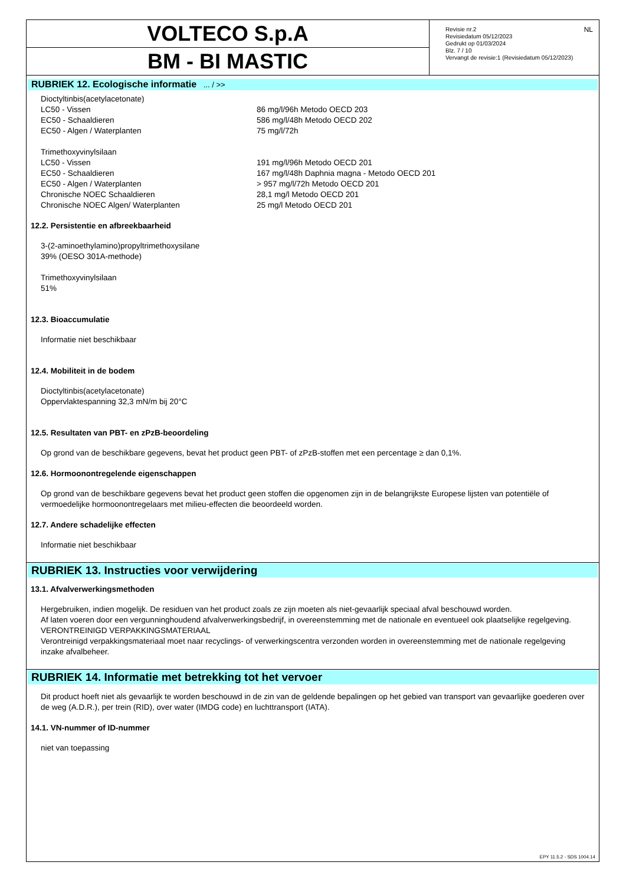VOLTECO S.p.A
BM - BI MASTIC
Revisie nr.2
Revisiedatum 05/12/2023
Gedrukt op 01/03/2024
Blz. 7 / 10
Vervangt de revisie:1 (Revisiedatum 05/12/2023)
NL
RUBRIEK 12. Ecologische informatie ... / >>
| Dioctyltinbis(acetylacetonate) | |
| LC50 - Vissen | 86 mg/l/96h Metodo OECD 203 |
| EC50 - Schaaldieren | 586 mg/l/48h Metodo OECD 202 |
| EC50 - Algen / Waterplanten | 75 mg/l/72h |
| Trimethoxyvinylsilaan | |
| LC50 - Vissen | 191 mg/l/96h Metodo OECD 201 |
| EC50 - Schaaldieren | 167 mg/l/48h Daphnia magna - Metodo OECD 201 |
| EC50 - Algen / Waterplanten | > 957 mg/l/72h Metodo OECD 201 |
| Chronische NOEC Schaaldieren | 28,1 mg/l Metodo OECD 201 |
| Chronische NOEC Algen/ Waterplanten | 25 mg/l Metodo OECD 201 |
12.2. Persistentie en afbreekbaarheid
3-(2-aminoethylamino)propyltrimethoxysilane
39% (OESO 301A-methode)
Trimethoxyvinylsilaan
51%
12.3. Bioaccumulatie
Informatie niet beschikbaar
12.4. Mobiliteit in de bodem
Dioctyltinbis(acetylacetonate)
Oppervlaktespanning 32,3 mN/m bij 20°C
12.5. Resultaten van PBT- en zPzB-beoordeling
Op grond van de beschikbare gegevens, bevat het product geen PBT- of zPzB-stoffen met een percentage ≥ dan 0,1%.
12.6. Hormoonontregelende eigenschappen
Op grond van de beschikbare gegevens bevat het product geen stoffen die opgenomen zijn in de belangrijkste Europese lijsten van potentiële of vermoedelijke hormoonontregelaars met milieu-effecten die beoordeeld worden.
12.7. Andere schadelijke effecten
Informatie niet beschikbaar
RUBRIEK 13. Instructies voor verwijdering
13.1. Afvalverwerkingsmethoden
Hergebruiken, indien mogelijk. De residuen van het product zoals ze zijn moeten als niet-gevaarlijk speciaal afval beschouwd worden.
Af laten voeren door een vergunninghoudend afvalverwerkingsbedrijf, in overeenstemming met de nationale en eventueel ook plaatselijke regelgeving.
VERONTREINIGD VERPAKKINGSMATERIAAL
Verontreinigd verpakkingsmateriaal moet naar recyclings- of verwerkingscentra verzonden worden in overeenstemming met de nationale regelgeving inzake afvalbeheer.
RUBRIEK 14. Informatie met betrekking tot het vervoer
Dit product hoeft niet als gevaarlijk te worden beschouwd in de zin van de geldende bepalingen op het gebied van transport van gevaarlijke goederen over de weg (A.D.R.), per trein (RID), over water (IMDG code) en luchttransport (IATA).
14.1. VN-nummer of ID-nummer
niet van toepassing
EPY 11.5.2 - SDS 1004.14